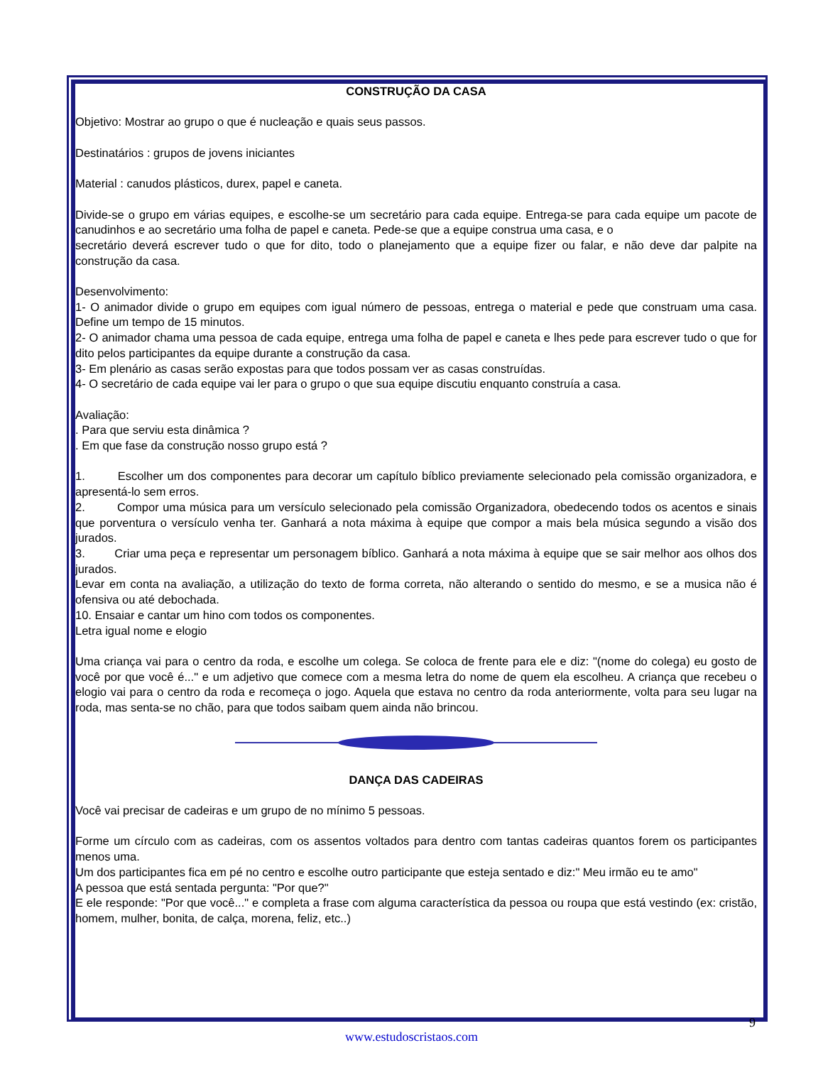CONSTRUÇÃO DA CASA
Objetivo: Mostrar ao grupo o que é nucleação e quais seus passos.
Destinatários : grupos de jovens iniciantes
Material : canudos plásticos, durex, papel e caneta.
Divide-se o grupo em várias equipes, e escolhe-se um secretário para cada equipe. Entrega-se para cada equipe um pacote de canudinhos e ao secretário uma folha de papel e caneta. Pede-se que a equipe construa uma casa, e o
secretário deverá escrever tudo o que for dito, todo o planejamento que a equipe fizer ou falar, e não deve dar palpite na construção da casa.
Desenvolvimento:
1- O animador divide o grupo em equipes com igual número de pessoas, entrega o material e pede que construam uma casa. Define um tempo de 15 minutos.
2- O animador chama uma pessoa de cada equipe, entrega uma folha de papel e caneta e lhes pede para escrever tudo o que for dito pelos participantes da equipe durante a construção da casa.
3- Em plenário as casas serão expostas para que todos possam ver as casas construídas.
4- O secretário de cada equipe vai ler para o grupo o que sua equipe discutiu enquanto construía a casa.
Avaliação:
. Para que serviu esta dinâmica ?
. Em que fase da construção nosso grupo está ?
1. Escolher um dos componentes para decorar um capítulo bíblico previamente selecionado pela comissão organizadora, e apresentá-lo sem erros.
2. Compor uma música para um versículo selecionado pela comissão Organizadora, obedecendo todos os acentos e sinais que porventura o versículo venha ter. Ganhará a nota máxima à equipe que compor a mais bela música segundo a visão dos jurados.
3. Criar uma peça e representar um personagem bíblico. Ganhará a nota máxima à equipe que se sair melhor aos olhos dos jurados.
Levar em conta na avaliação, a utilização do texto de forma correta, não alterando o sentido do mesmo, e se a musica não é ofensiva ou até debochada.
10. Ensaiar e cantar um hino com todos os componentes.
Letra igual nome e elogio
Uma criança vai para o centro da roda, e escolhe um colega. Se coloca de frente para ele e diz: "(nome do colega) eu gosto de você por que você é..." e um adjetivo que comece com a mesma letra do nome de quem ela escolheu. A criança que recebeu o elogio vai para o centro da roda e recomeça o jogo. Aquela que estava no centro da roda anteriormente, volta para seu lugar na roda, mas senta-se no chão, para que todos saibam quem ainda não brincou.
DANÇA DAS CADEIRAS
Você vai precisar de cadeiras e um grupo de no mínimo 5 pessoas.
Forme um círculo com as cadeiras, com os assentos voltados para dentro com tantas cadeiras quantos forem os participantes menos uma.
Um dos participantes fica em pé no centro e escolhe outro participante que esteja sentado e diz:" Meu irmão eu te amo"
A pessoa que está sentada pergunta: "Por que?"
E ele responde: "Por que você..." e completa a frase com alguma característica da pessoa ou roupa que está vestindo (ex: cristão, homem, mulher, bonita, de calça, morena, feliz, etc..)
9
www.estudoscristaos.com